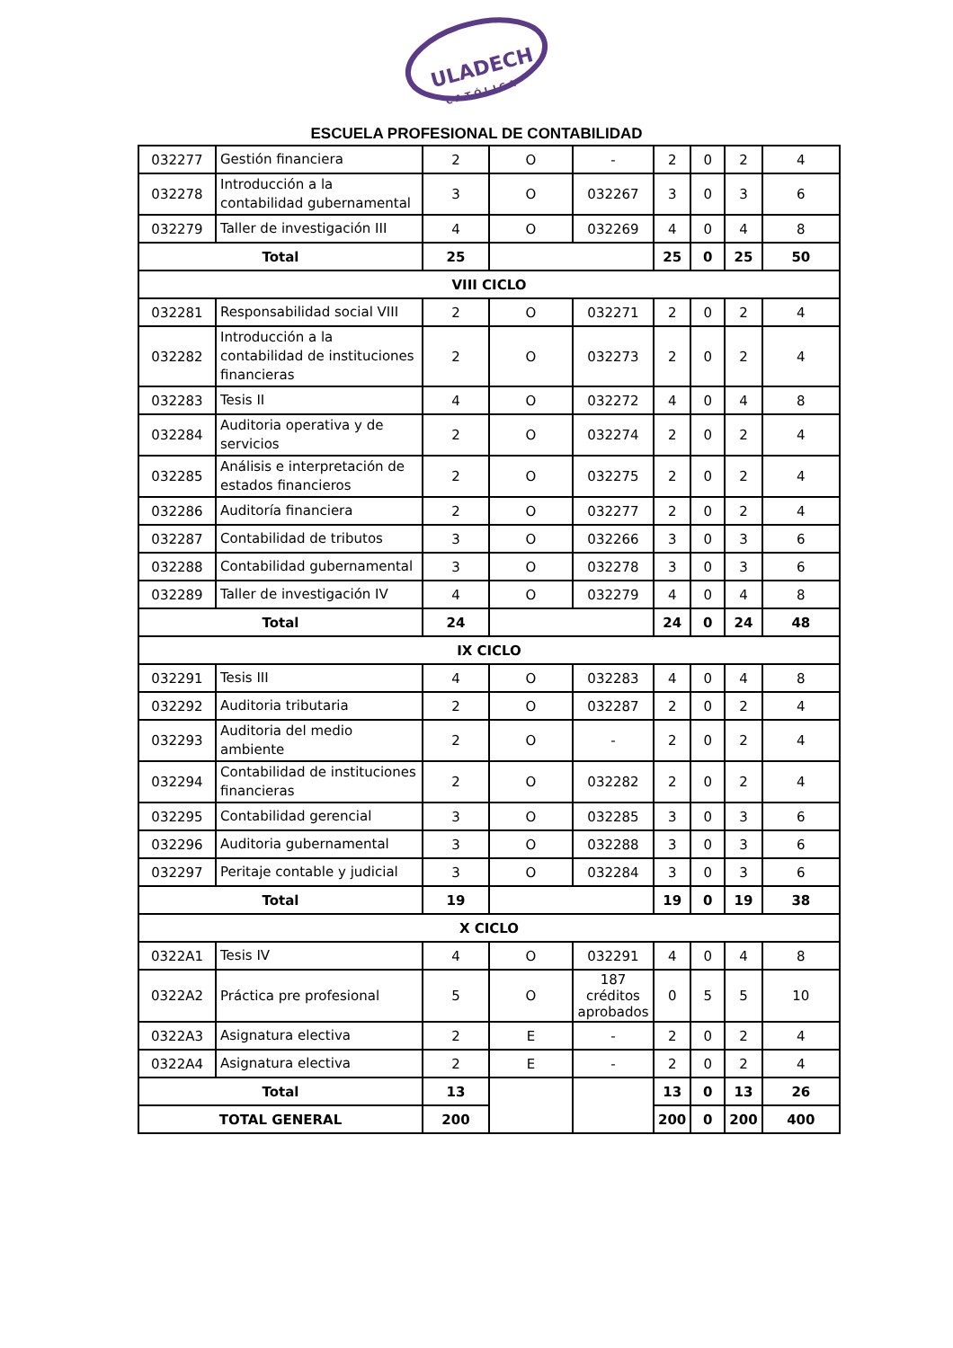ULADECH
C A T Ó L I C A
ESCUELA PROFESIONAL DE CONTABILIDAD
| 032277 | Gestión financiera | 2 | O | - | 2 | 0 | 2 | 4 |
| 032278 | Introducción a la contabilidad gubernamental | 3 | O | 032267 | 3 | 0 | 3 | 6 |
| 032279 | Taller de investigación III | 4 | O | 032269 | 4 | 0 | 4 | 8 |
| Total | | 25 | | | 25 | 0 | 25 | 50 |
| VIII CICLO | | | | | | | | |
| 032281 | Responsabilidad social VIII | 2 | O | 032271 | 2 | 0 | 2 | 4 |
| 032282 | Introducción a la contabilidad de instituciones financieras | 2 | O | 032273 | 2 | 0 | 2 | 4 |
| 032283 | Tesis II | 4 | O | 032272 | 4 | 0 | 4 | 8 |
| 032284 | Auditoria operativa y de servicios | 2 | O | 032274 | 2 | 0 | 2 | 4 |
| 032285 | Análisis e interpretación de estados financieros | 2 | O | 032275 | 2 | 0 | 2 | 4 |
| 032286 | Auditoría financiera | 2 | O | 032277 | 2 | 0 | 2 | 4 |
| 032287 | Contabilidad de tributos | 3 | O | 032266 | 3 | 0 | 3 | 6 |
| 032288 | Contabilidad gubernamental | 3 | O | 032278 | 3 | 0 | 3 | 6 |
| 032289 | Taller de investigación IV | 4 | O | 032279 | 4 | 0 | 4 | 8 |
| Total | | 24 | | | 24 | 0 | 24 | 48 |
| IX CICLO | | | | | | | | |
| 032291 | Tesis III | 4 | O | 032283 | 4 | 0 | 4 | 8 |
| 032292 | Auditoria tributaria | 2 | O | 032287 | 2 | 0 | 2 | 4 |
| 032293 | Auditoria del medio ambiente | 2 | O | - | 2 | 0 | 2 | 4 |
| 032294 | Contabilidad de instituciones financieras | 2 | O | 032282 | 2 | 0 | 2 | 4 |
| 032295 | Contabilidad gerencial | 3 | O | 032285 | 3 | 0 | 3 | 6 |
| 032296 | Auditoria gubernamental | 3 | O | 032288 | 3 | 0 | 3 | 6 |
| 032297 | Peritaje contable y judicial | 3 | O | 032284 | 3 | 0 | 3 | 6 |
| Total | | 19 | | | 19 | 0 | 19 | 38 |
| X CICLO | | | | | | | | |
| 0322A1 | Tesis IV | 4 | O | 032291 | 4 | 0 | 4 | 8 |
| 0322A2 | Práctica pre profesional | 5 | O | 187 créditos aprobados | 0 | 5 | 5 | 10 |
| 0322A3 | Asignatura electiva | 2 | E | - | 2 | 0 | 2 | 4 |
| 0322A4 | Asignatura electiva | 2 | E | - | 2 | 0 | 2 | 4 |
| Total | | 13 | | | 13 | 0 | 13 | 26 |
| TOTAL GENERAL | | 200 | | | 200 | 0 | 200 | 400 |